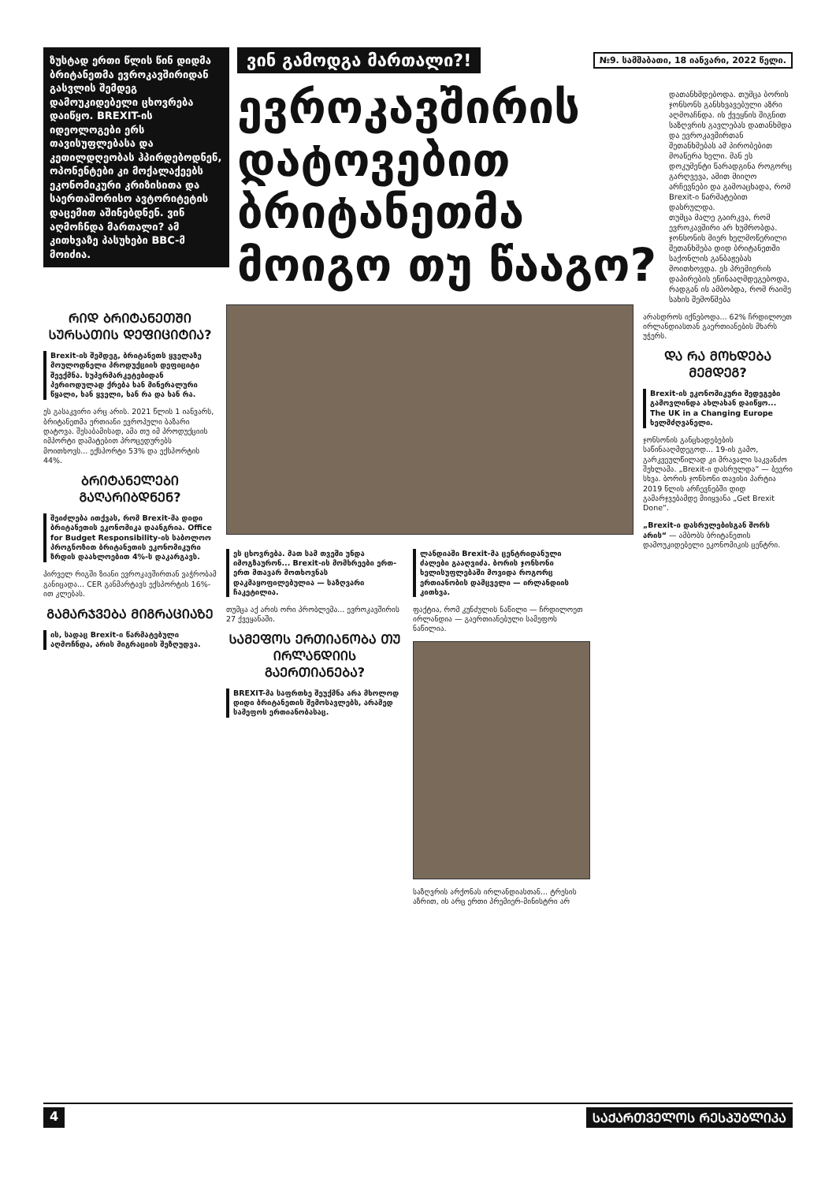ზუსტად ერთი წლის წინ დიდმა ბრიტანეთმა ევროკავშირიდან გასვლის შემდეგ დამოუკიდებელი ცხოვრება დაიწყო. BREXIT-ის იდეოლოგები ერს თავისუფლებასა და კეთილდღეობას ჰპირდებოდნენ, ოპონენტები კი მოქალაქეებს ეკონომიკური კრიზისითა და საერთაშორისო ავტორიტეტის დაცემით აშინებდნენ. ვინ აღმოჩნდა მართალი? ამ კითხვაზე პასუხები BBC-მ მოიძია.
ვინ გამოდგა მართალი?!
№9. სამშაბათი, 18 იანვარი, 2022 წელი.
ევროკავშირის დატოვებით ბრიტანეთმა მოიგო თუ წააგო?
დათანხმდებოდა. თუმცა ბორის ჯონსონს განსხვავებული აზრი აღმოაჩნდა. ის ქვეყნის შიგნით საზღვრის გავლებას დათანხმდა და ევროკავშირთან შეთანხმებას ამ პირობებით მოაწერა ხელი. მან ეს დოკუმენტი წარადგინა როგორც გარღვევა, ამით მიიღო არჩევნები და გამოაცხადა, რომ Brexit-ი წარმატებით დასრულდა.
თუმცა მალე გაირკვა, რომ ევროკავშირი არ ხუმრობდა. ჯონსონის მიერ ხელმოწერილი შეთანხმება დიდ ბრიტანეთში საქონლის განბაჟებას მოითხოვდა. ეს პრემიერის დაპირების ეწინააღმდეგებოდა, რადგან ის ამბობდა, რომ რაიმე სახის შემოწმება
ᲠᲘᲓ ᲑᲠᲘᲢᲐᲜᲔᲗᲨᲘ ᲡᲣᲠᲡᲐᲗᲘᲡ ᲓᲔᲤᲘᲪᲘᲢᲘᲐ?
Brexit-ის შემდეგ, ბრიტანეთს ყველაზე მოულოდნელი პროდუქციის დეფიციტი შეექმნა. სუპერმარკეტებიდან პერიოდულად ქრება ხან მინერალური წყალი, ხან ყველი, ხან რა და ხან რა.
ეს გასაკვირი არც არის. 2021 წლის 1 იანვარს, ბრიტანეთმა ერთიანი ევროპული ბაზარი დატოვა. შესაბამისად, ამა თუ იმ პროდუქციის იმპორტი დამატებით პროცედურებს მოითხოვს... ექსპორტი 53% და ექსპორტის 44%.
ᲑᲠᲘᲢᲐᲜᲔᲚᲔᲑᲘ ᲒᲐᲦᲐᲠᲘᲑᲓᲜᲔᲜ?
შეიძლება ითქვას, რომ Brexit-მა დიდი ბრიტანეთის ეკონომიკა დაანგრია. Office for Budget Responsibility-ის საბოლოო პროგნოზით ბრიტანეთის ეკონომიკური ზრდის დაახლოებით 4%-ს დაკარგავს.
პირველ რიგში ზიანი ევროკავშირთან ვაჭრობამ განიცადა... CER განმარტავს ექსპორტის 16%-ით კლებას.
ᲒᲐᲛᲐᲠᲯᲕᲔᲑᲐ ᲛᲘᲒᲠᲐᲪᲘᲐᲖᲔ
ის, სადაც Brexit-ი წარმატებული აღმოჩნდა, არის მიგრაციის შეზღუდვა.
ეს ცხოვრება. მათ სამ თვეში უნდა იმოგზაურონ... Brexit-ის მომხრეები ერთ-ერთ მთავარ მოთხოვნას დაკმაყოფილებულია — საზღვარი ჩაკეტილია.
თუმცა აქ არის ორი პრობლემა... ევროკავშირის 27 ქვეყანაში.
ᲡᲐᲛᲔᲤᲝᲡ ᲔᲠᲗᲘᲐᲜᲝᲑᲐ ᲗᲣ ᲘᲠᲚᲐᲜᲓᲘᲘᲡ ᲒᲐᲔᲠᲗᲘᲐᲜᲔᲑᲐ?
BREXIT-მა საფრთხე შეუქმნა არა მხოლოდ დიდი ბრიტანეთის შემოსავლებს, არამედ სამეფოს ერთიანობასაც.
ლანდიაში Brexit-მა ცენტრიდანული ძალები გააღვიძა. ბორის ჯონსონი ხელისუფლებაში მოვიდა როგორც ერთიანობის დამცველი — ირლანდიის კითხვა.
ფაქტია, რომ კუნძულის ნაწილი — ჩრდილოეთ ირლანდია — გაერთიანებული სამეფოს ნაწილია.
საზღვრის არქონას ირლანდიასთან... ტრესის აზრით, ის არც ერთი პრემიერ-მინისტრი არ
არასდროს იქნებოდა... 62% ჩრდილოეთ ირლანდიასთან გაერთიანების მხარს უჭერს.
ᲓᲐ ᲠᲐ ᲛᲝᲮᲓᲔᲑᲐ ᲛᲔᲛᲓᲔᲒ?
Brexit-ის ეკონომიკური შედეგები გამოვლინდა ახლახან დაიწყო... The UK in a Changing Europe ხელმძღვანელი.
ჯონსონის განცხადებების საწინააღმდეგოდ... 19-ის გამო, გარკვეულწილად კი მრავალი საკვანძო შეხლამა. „Brexit-ი დასრულდა“ — ბევრი სხვა. ბორის ჯონსონი თავისი პარტია 2019 წლის არჩევნებში დიდ გამარჯვებამდე მიიყვანა „Get Brexit Done“.
„Brexit-ი დასრულებისგან შორს არის“ — ამბობს ბრიტანეთის დამოუკიდებელი ეკონომიკის ცენტრი.
4 ᲡᲐᲥᲐᲠᲗᲕᲔᲚᲝᲡ ᲠᲔᲡᲞᲣᲑᲚᲘᲙᲐ